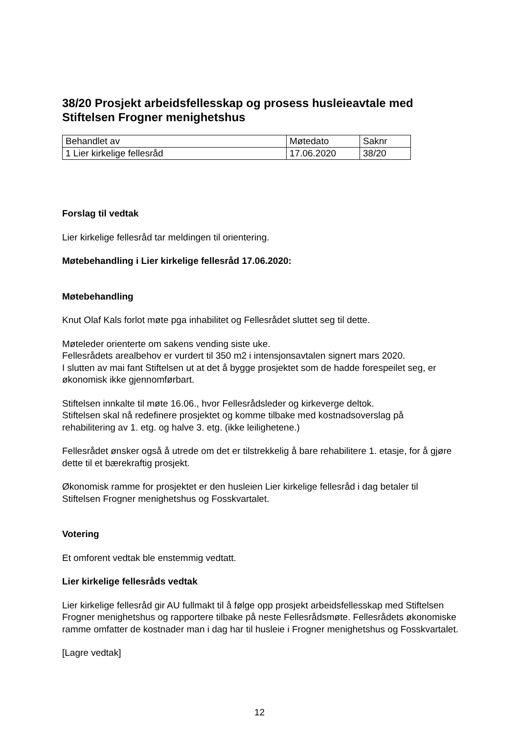38/20 Prosjekt arbeidsfellesskap og prosess husleieavtale med Stiftelsen Frogner menighetshus
| Behandlet av | Møtedato | Saknr |
| 1 Lier kirkelige fellesråd | 17.06.2020 | 38/20 |
Forslag til vedtak
Lier kirkelige fellesråd tar meldingen til orientering.
Møtebehandling i Lier kirkelige fellesråd 17.06.2020:
Møtebehandling
Knut Olaf Kals forlot møte pga inhabilitet og Fellesrådet sluttet seg til dette.
Møteleder orienterte om sakens vending siste uke.
Fellesrådets arealbehov er vurdert til 350 m2 i intensjonsavtalen signert mars 2020.
I slutten av mai fant Stiftelsen ut at det å bygge prosjektet som de hadde forespeilet seg, er økonomisk ikke gjennomførbart.
Stiftelsen innkalte til møte 16.06., hvor Fellesrådsleder og kirkeverge deltok.
Stiftelsen skal nå redefinere prosjektet og komme tilbake med kostnadsoverslag på rehabilitering av 1. etg. og halve 3. etg. (ikke leilighetene.)
Fellesrådet ønsker også å utrede om det er tilstrekkelig å bare rehabilitere 1. etasje, for å gjøre dette til et bærekraftig prosjekt.
Økonomisk ramme for prosjektet er den husleien Lier kirkelige fellesråd i dag betaler til Stiftelsen Frogner menighetshus og Fosskvartalet.
Votering
Et omforent vedtak ble enstemmig vedtatt.
Lier kirkelige fellesråds vedtak
Lier kirkelige fellesråd gir AU fullmakt til å følge opp prosjekt arbeidsfellesskap med Stiftelsen Frogner menighetshus og rapportere tilbake på neste Fellesrådsmøte. Fellesrådets økonomiske ramme omfatter de kostnader man i dag har til husleie i Frogner menighetshus og Fosskvartalet.
[Lagre vedtak]
12